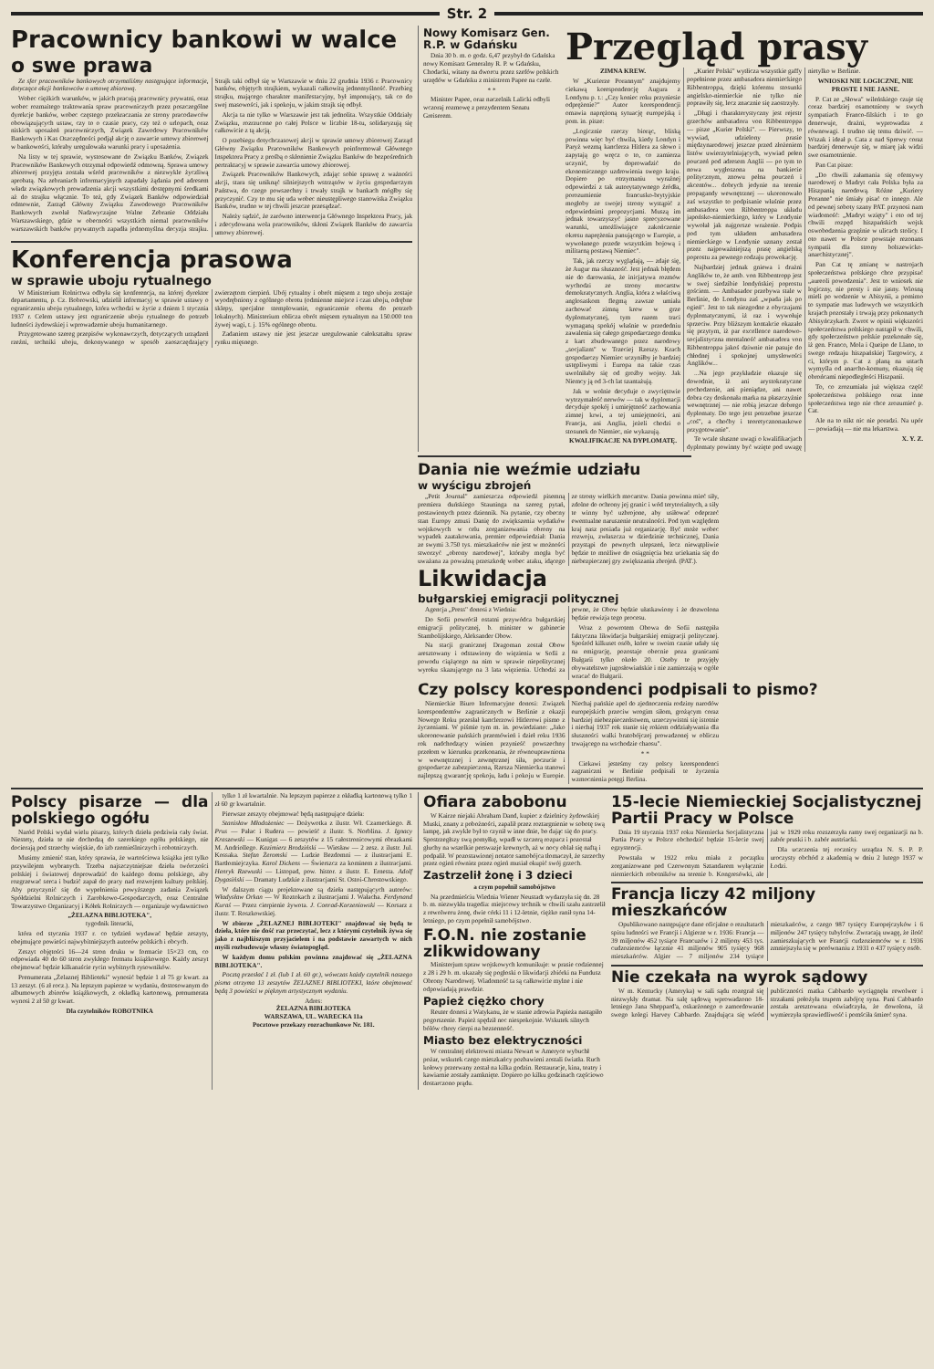Str. 2
Pracownicy bankowi w walce
o swe prawa
Ze sfer pracowników bankowych otrzymaliśmy następujące informacje, dotyczące akcji bankowców o umowę zbiorową.
Wobec ciężkich warunków, w jakich pracują pracownicy prywatni, oraz wobec rozmaitego traktowania spraw pracowniczych przez poszczególne dyrekcje banków, wobec częstego przekraczania ze strony pracodawców obowiązujących ustaw, czy to o czasie pracy, czy też o urlopach, oraz niskich uposażeń pracowniczych, Związek Zawodowy Pracowników Bankowych i Kas Oszczędności podjął akcję o zawarcie umowy zbiorowej w bankowości, którаby uregulowała warunki pracy i uposażenia.
Na listy w tej sprawie, wystosowane do Związku Banków, Związek Pracowników Bankowych otrzymał odpowiedź odmowną. Sprawa umowy zbiorowej przyjęta została wśród pracowników z niezwykle życzliwą aprobatą. Na zebraniach informacyjnych zapadały żądania pod adresem władz związkowych prowadzenia akcji wszystkimi dostępnymi środkami aż do strajku włącznie. To też, gdy Związek Banków odpowiedział odmownie, Zarząd Główny Związku Zawodowego Pracowników Bankowych zwołał Nadzwyczajne Walne Zebranie Oddziału Warszawskiego, gdzie w obecności wszystkich niemal pracowników warszawskich banków prywatnych zapadła jednomyślna decyzja strajku. Strajk taki odbył się w Warszawie w dniu 22 grudnia 1936 r. Pracownicy banków, objętych strajkiem, wykazali całkowitą jednomyślność. Przebieg strajku, mającego charakter manifestacyjny, był imponujący, tak co do swej masowości, jak i spokoju, w jakim strajk się odbył.
Akcja ta nie tylko w Warszawie jest tak jednolita. Wszystkie Oddziały Związku, rozrzucone po całej Polsce w liczbie 18-tu, solidaryzują się całkowicie z tą akcją.
O przebiegu dotychczasowej akcji w sprawie umowy zbiorowej Zarząd Główny Związku Pracowników Bankowych poinformował Głównego Inspektora Pracy z prośbą o skłonienie Związku Banków do bezpośrednich pertraktacyj w sprawie zawarcia umowy zbiorowej.
Związek Pracowników Bankowych, zdając sobie sprawę z ważności akcji, stara się uniknąć silniejszych wstrząsów w życiu gospodarczym Państwa, do czego powszechny i trwały strajk w bankach mógłby się przyczynić. Czy to mu się uda wobec nieustępliwego stanowiska Związku Banków, trudno w tej chwili jeszcze przesądzać.
Należy sądzić, że zarówno interwencja Głównego Inspektora Pracy, jak i zdecydowana wola pracowników, skłoni Związek Banków do zawarcia umowy zbiorowej.
Konferencja prasowa
w sprawie uboju rytualnego
W Ministerium Rolnictwa odbyła się konferencja, na której dyrektor departamentu, p. Cz. Bobrowski, udzielił informacyj w sprawie ustawy o ograniczeniu uboju rytualnego, która wchodzi w życie z dniem 1 stycznia 1937 r. Celem ustawy jest ograniczenie uboju rytualnego do potrzeb ludności żydowskiej i wprowadzenie uboju humanitarnego.
Przygotowano szereg przepisów wykonawczych, dotyczących urządzeń rzeźni, techniki uboju, dokonywanego w sposób zaoszczędzający zwierzętom cierpień. Ubój rytualny i obrót mięsem z tego uboju zostaje wyodrębniony z ogólnego obrotu (odmienne miejsce i czas uboju, odrębne sklepy, specjalne stemplowanie, ograniczenie obrotu do potrzeb lokalnych). Ministerium oblicza obrót mięsem rytualnym na 150.000 ton żywej wagi, t. j. 15% ogólnego obrotu.
Zadaniem ustawy nie jest jeszcze uregulowanie całokształtu spraw rynku mięsnego.
Nowy Komisarz Gen. R.P. w Gdańsku
Dnia 30 b. m. o godz. 6,47 przybył do Gdańska nowy Komisarz Generalny R. P. w Gdańsku, Chodacki, witany na dworcu przez szefów polskich urzędów w Gdańsku z ministrem Papee na czele.
* *
Minister Papee, oraz naczelnik Lalicki odbyli wczoraj rozmowę z prezydentem Senatu Greiserem.
Przegląd prasy
ZIMNA KREW.
W „Kurierze Porannym" znajdujemy ciekawą korespondencję Augura z Londynu p. t.: „Czy koniec roku przyniesie odprężenie?" Autor korespondencji omawia naprężoną sytuację europejską i pom. in. pisze:
„Logicznie rzeczy biorąc, bliską powinna więc być chwila, kiedy Londyn i Paryż wezmą kanclerza Hitlera za słowo i zapytają go wręcz o to, co zamierza uczynić, by doprowadzić do ekonomicznego uzdrowienia swego kraju. Dopiero po otrzymaniu wyraźnej odpowiedzi z tak autorytatywnego źródła, porozumienie francusko-brytyjskie mogłoby ze swojej strony wystąpić z odpowiednimi propozycjami. Muszą im jednak towarzyszyć jasno sprecyzowane warunki, umożliwiające zakończenie okresu naprężenia panującego w Europie, a wywołanego przede wszystkim bojową i militarną postawą Niemiec".
Tak, jak rzeczy wyglądają, — zdaje się, że Augur ma słuszność. Jest jednak błędem nie do darowania, że inicjatywa rozmów wychodzi ze strony mocarstw demokratycznych. Anglia, która z właściwą anglosaskom flegmą zawsze umiała zachować zimną krew w grze dyplomatycznej, tym razem traci wymaganą spokój właśnie w przededniu zawalenia się całego gospodarczego domku z kart zbudowanego przez narodowy „socjalizm" w Trzeciej Rzeszy. Krach gospodarczy Niemiec uczyniłby je bardziej ustępliwymi i Europa na takie czas uwolniłaby się od groźby wojny. Jak Niemcy ją od 3-ch lat szantażują.
Jak w wolnie decyduje o zwycięstwie wytrzymałość nerwów — tak w dyplomacji decyduje spokój i umiejętność zachowania zimnej krwi, a tej umiejętności, ani Francja, ani Anglia, jeżeli chodzi o stosunek do Niemiec, nie wykazują.
KWALIFIKACJE NA DYPLOMATĘ.
„Kurier Polski" wytłicza wszystkie gaffy popełnione przez ambasadora niemieckiego Ribbentroppa, dzięki któremu stosunki angielsko-niemieckie nie tylko nie poprawiły się, lecz znacznie się zaostrzyły.
„Długi i charakterystyczny jest rejestr grzechów ambasadora von Ribbentroppa — pisze „Kurier Polski". — Pierwszy, to wywiad, udzielony prasie międzynarodowej jeszcze przed złożeniem listów uwierzytelniających, wywiad pełen pouczeń pod adresem Anglii — po tym to nowa wygłoszona na bankiecie politycznym, znowu pełna pouczeń i akcentów... dobrych jedynie na terenie propagandy wewnętrznej — ukoronowało zaś wszystko to podpisanie właśnie przez ambasadora von Ribbentroppa układu japońsko-niemieckiego, który w Londynie wywołał jak najgorsze wrażenie. Podpis pod tym układem ambasadora niemieckiego w Londynie uznany został przez najpoważniejszą prasę angielską poprostu za pewnego rodzaju prowokację.
Najbardziej jednak gniewa i drażni Anglików to, że amb. von Ribbentropp jest w swej siedzibie londyńskiej poprostu gościem. — Ambasador przebywa stale w Berlinie, do Londynu zaś „wpada jak po ogień". Jest to tak niezgodne z obyczajami dyplomatycznymi, iż raz i wywołuje sprzeciw. Przy bliższym kontakcie okazało się przytym, iż par excellence narodowo-socjalistyczna mentalność ambasadora von Ribbentroppa jakoś dziwnie nie pasuje do chłodnej i spokojnej umysłowości Anglików...
...Na jego przykładzie okazuje się dowodnie, iż ani arystokratyczne pochodzenie, ani pieniądze, ani nawet dobra czy doskonała marka na płaszczyźnie wewnętrznej — nie robią jeszcze dobrego dyplomaty. Do tego jest potrzebne jeszcze „coś", a choćby i teoretycznonaukowe przygotowanie".
Te wcale słuszne uwagi o kwalifikacjach dyplomaty powinny być wzięte pod uwagę nietylko w Berlinie.
WNIOSKI NIE LOGICZNE, NIE PROSTE I NIE JASNE.
P. Cat ze „Słowa" wileńskiego czuje się coraz bardziej osamotniony w swych sympatiach Franco-filskich i to go denerwuje, drażni, wyprowadza z równowagi. I trudno się temu dziwić. — Wszak i ideał p. Cata z nad Sprewy coraz bardziej denerwuje się, w miarę jak widzi swe osamotnienie.
Pan Cat pisze:
„Do chwili załamania się ofensywy narodowej o Madryt cała Polska była za Hiszpanią narodową. Różne „Kuriery Poranne" nie śmiały pisać co innego. Ale od pewnej soboty szany PAT. przynosi nam wiadomość: „Madryt wzięty" i oto od tej chwili rozpęd hiszpańskich wojsk oswobodzenia grzęźnie w ulicach stolicy. I oto nawet w Polsce powstaje rezonans sympatii dla strony bolszewicko-anarchistycznej".
Pan Cat tę zmianę w nastrojach społeczeństwa polskiego chce przypisać „aureoli powodzenia". Jest to wniosek nie logiczny, nie prosty i nie jasny. Wiosną mieli po wodzenie w Abisynii, a pomimo to sympatie mas ludowych we wszystkich krajach pozostały i trwają przy pokonanych Abisyńczykach. Zwrot w opinii większości społeczeństwa polskiego nastąpił w chwili, gdy społeczeństwo polskie przekonało się, iż gen. Franco, Mola i Queipo de Llano, to swego rodzaju hiszpańskiej Targowicy, z ci, którym p. Cat z planą na ustach wymyśla od anarcho-komuny, okazują się obrońcami niepodległości Hiszpanii.
To, co zrozumiała już większa część społeczeństwa polskiego oraz inne społeczeństwa tego nie chce zrozumieć p. Cat.
Ale na to nikt nic nie poradzi. Na upór — powiadają — nie ma lekarstwa.
X. Y. Z.
Dania nie weźmie udziału
w wyścigu zbrojeń
„Petit Journal" zamieszcza odpowiedź pisemną premiera duńskiego Stauninga na szereg pytań, postawionych przez dziennik. Na pytanie, czy obecny stan Europy zmusi Danię do zwiększenia wydatków wojskowych w celu zorganizowania obrony na wypadek zaatakowania, premier odpowiedział: Dania ze swymi 3.750 tys. mieszkańców nie jest w możności stworzyć „obrony narodowej", któraby mogła być uważana za poważną przeszkodę wobec ataku, idącego ze strony wielkich mocarstw. Dania powinna mieć siły, zdolne do ochrony jej granic i wód terytorialnych, a siły te winny być uzbrojone, aby usiłować odeprzeć ewentualne naruszenie neutralności. Pod tym względem kraj nasz posiada już organizację. Być może wobec rozwoju, zwłaszcza w dziedzinie technicznej, Dania przystąpi do pewnych ulepszeń, lecz niewątpliwie będzie to możliwe do osiągnięcia bez uciekania się do niebezpiecznej gry zwiększania zbrojeń. (PAT.).
Likwidacja
bułgarskiej emigracji politycznej
Agencja „Press" donosi z Wiednia:
Do Sofii powrócił ostatni przywódca bułgarskiej emigracji politycznej, b. minister w gabinecie Stambolijskiego, Aleksander Obow.
Na stacji granicznej Dragoman został Obow aresztowany i odstawiony do więzienia w Sofii z powodu ciążącego na nim w sprawie niepolitycznej wyroku skazującego na 3 lata więzienia. Uchodzi za pewne, że Obow będzie ułaskawiony i że dozwolona będzie rewizja tego procesu.
Wraz z powrotem Obowa do Sofii następiła faktyczna likwidacja bułgarskiej emigracji politycznej. Spośród kilkuset osób, które w swoim czasie udały się na emigrację, pozostaje obecnie poza granicami Bułgarii tylko około 20. Osoby te przyjęły obywatelstwo jugosłowiańskie i nie zamierzają w ogóle wracać do Bułgarii.
Czy polscy korespondenci podpisali to pismo?
Niemieckie Biuro Informacyjne donosi: Związek korespondentów zagranicznych w Berlinie z okazji Nowego Roku przesłał kanclerzowi Hitlerowi pismo z życzeniami. W piśmie tym m. in. powiedziano: „Jako ukoronowanie pańskich przemówień i dzieł roku 1936 rok nadchodzący winien przynieść powszechny przełom w kierunku przekonania, że równouprawniona w wewnętrznej i zewnętrznej siła, poczucie i gospodarcze zabezpieczona, Rzesza Niemiecka stanowi najlepszą gwarancję spokoju, ładu i pokoju w Europie. Niechaj pańskie apel do zjednoczenia rodziny narodów europejskich przeciw wrogim siłom, grożącym coraz bardziej niebezpieczeństwem, urzeczywistni się istotnie i niechaj 1937 rok stanie się rokiem oddziaływania dla słuszności walki bratobójczej prowadzonej w obliczu trwającego na wschodzie chaosu".
* *
Ciekawi jesteśmy czy polscy korespondenci zagraniczni w Berlinie podpisali te życzenia wzmocnienia potęgi Berlina.
Polscy pisarze — dla polskiego ogółu
Naród Polski wydał wielu pisarzy, których dzieła podziwia cały świat. Niestety, dzieła te nie dochodzą do szerokiego ogółu polskiego, nie docierają pod strzechy wiejskie, do izb rzemieślniczych i robotniczych.
Musimy zmienić stan, który sprawia, że wartościowa książka jest tylko przywilejem wybranych. Trzeba najszczytniejsze dzieła twórczości polskiej i światowej doprowadzić do każdego domu polskiego, aby rozgrzewać serca i budzić zapał do pracy nad rozwojem kultury polskiej. Aby przyczynić się do wypełnienia powyższego zadania Związek Spółdzielni Rolniczych i Zarobkowo-Gospodarczych, oraz Centralne Towarzystwo Organizacyj i Kółek Rolniczych — organizuje wydawnictwo
„ŻELAZNA BIBLIOTEKA",
tygodnik literacki,
która od stycznia 1937 r. co tydzień wydawać będzie zeszyty, obejmujące powieści najwybitniejszych autorów polskich i obcych.
Zeszyt objętości 16—24 stron druku w formacie 15×23 cm, co odpowiada 40 do 60 stron zwykłego formatu książkowego. Każdy zeszyt obejmować będzie kilkanaście rycin wybitnych rysowników.
Prenumerata „Żelaznej Biblioteki" wynosić będzie 1 zł 75 gr kwart. za 13 zeszyt. (6 zł rocz.). Na lepszym papierze w wydaniu, dostosowanym do albumowych zbiorów książkowych, z okładką kartonową, prenumerata wynosi 2 zł 50 gr kwart.
Dla czytelników ROBOTNIKA
tylko 1 zł kwartalnie. Na lepszym papierze z okładką kartonową tylko 1 zł 60 gr kwartalnie.
Pierwsze zeszyty obejmować będą następujące dzieła:
Stanisław Młodożeniec — Dożywotka z ilustr. Wł. Czarneckiego. B. Prus — Pałac i Rudera — powieść z ilustr. S. Norblina. J. Ignacy Kraszewski — Kunigas — 6 zeszytów z 15 całostronicowymi obrazkami M. Andriollego. Kazimierz Brodziński — Wiesław — 2 zesz. z ilustr. Jul. Kossaka. Stefan Żeromski — Ludzie Bezdomni — z ilustracjami E. Bartłomiejczyka. Karol Dickens — Świerszcz za kominem z ilustracjami. Henryk Rzewuski — Listopad, pow. histor. z ilustr. E. Ernesta. Adolf Dygasiński — Dramaty Ludzkie z ilustracjami St. Ostoi-Chrostowskiego.
W dalszym ciągu projektowane są dzieła następujących autorów: Władysław Orkan — W Roztokach z ilustracjami J. Wałacha. Ferdynand Kuraś — Przez cierpienie żywota. J. Conrad-Korzeniowski — Korsarz z ilustr. T. Roszkowskiej.
W zbiorze „ŻELAZNEJ BIBLIOTEKI" znajdować się będą te dzieła, które nie dość raz przeczytać, lecz z którymi czytelnik żywa się jako z najbliższym przyjacielem i na podstawie zawartych w nich myśli rozbudowuje własny światopogląd.
W każdym domu polskim powinna znajdować się „ŻELAZNA BIBLIOTEKA".
Pocztą przesłać 1 zł. (lub 1 zł. 60 gr.), wówczas każdy czytelnik naszego pisma otrzyma 13 zeszytów ŻELAZNEJ BIBLIOTEKI, które obejmować będą 3 powieści w pięknym artystycznym wydaniu.
Adres:
ŻELAZNA BIBLIOTEKA
WARSZAWA, UL. WARECKA 11a
Pocztowe przekazy rozrachunkowe Nr. 181.
Ofiara zabobonu
W Kairze niejaki Abraham Dand, kupiec z dzielnicy żydowskiej Muski, znany z pobożności, zapalił przez roztargnienie w sobotę swą lampę, jak zwykle był to czynił w inne dnie, bo dając się do pracy. Spostrzegłszy swą pomyłkę, wpadł w szczerą rozpacz i pozostał głuchy na wszelkie perswazje krewnych, aż w nocy oblał się naftą i podpalił. W pozostawionej notatce samobójca tłomaczył, że szrzechy przez ogień równiez przez ogień musiał okupić swój grzech.
Zastrzelił żonę i 3 dzieci
a czym popełnił samobójstwo
Na przedmieściu Wiednia Wiener Neustadt wydarzyła się dn. 28 b. m. niezwykła tragedia: miejscowy technik w chwili szału zastrzelił z rewolweru żonę, dwie córki 11 i 12-letnie, ciężko ranił syna 14-letniego, po czym popełnił samobójstwo.
F.O.N. nie zostanie zlikwidowany
Ministerjum spraw wojskowych komunikuje: w prasie codziennej z 28 i 29 b. m. ukazały się pogłoski o likwidacji zbiórki na Fundusz Obrony Narodowej. Wiadomość ta są całkowicie mylne i nie odpowiadają prawdzie.
Papież ciężko chory
Reuter donosi z Watykanu, że w stanie zdrowia Papieża nastąpiło pogorszenie. Papież spędził noc niespokojnie. Wskutek silnych bólów chory cierpi na bezsenność.
Miasto bez elektryczności
W centralnej elektrowni miasta Newart w Ameryce wybuchł pożar, wskutek czego mieszkańcy pozbawieni zostali światła. Ruch kołowy przerwany został na kilka godzin. Restauracje, kina, teatry i kawiarnie zostały zamknięte. Dopiero po kilku godzinach częściowo dostarczono prądu.
15-lecie Niemieckiej Socjalistycznej Partii Pracy w Polsce
Dnia 19 stycznia 1937 roku Niemiecka Socjalistyczna Partia Pracy w Polsce obchodzić będzie 15-lecie swej egzystencji.
Powstała w 1922 roku miała z początku zorganizowane pod Czerwonym Sztandarem wyłącznie niemieckich robotników na terenie b. Kongresówki, ale już w 1929 roku rozszerzyła ramy swej organizacji na b. zabór pruski i b. zabór austriacki.
Dla uczczenia tej rocznicy urządza N. S. P. P. uroczysty obchód z akademią w dniu 2 lutego 1937 w Łodzi.
Francja liczy 42 miljony mieszkańców
Opublikowano następujące dane oficjalne o rezultatach spisu ludności we Francji i Algierze w r. 1936: Francja — 39 miljonów 452 tysiące Francuzów i 2 miljony 453 tys. cudzoziemców łącznie 41 miljonów 905 tysięcy 968 mieszkańców. Algier — 7 miljonów 234 tysiące mieszkańców, z czego 987 tysięcy Europejczyków i 6 miljonów 247 tysięcy tubylców. Zwracają uwagę, że ilość zamieszkujących we Francji cudzoziemców w r. 1936 zmniejszyła się w porównaniu z 1931 o 437 tysięcy osób.
Nie czekała na wyrok sądowy
W m. Kentucky (Ameryka) w sali sądu rozegrał się niezwykły dramat. Na salę sądową wprowadzono 18-letniego Jana Sheppard'a, oskarżonego o zamordowanie swego kolegi Harvey Cabbardo. Znajdująca się wśród publiczności matka Cabbardo wyciągnęła rewolwer i strzałami położyła trupem zabójcę syna. Pani Cabbardo została aresztowana oświadczyła, że dowolona, iż wymierzyła sprawiedliwość i pomściła śmierć syna.